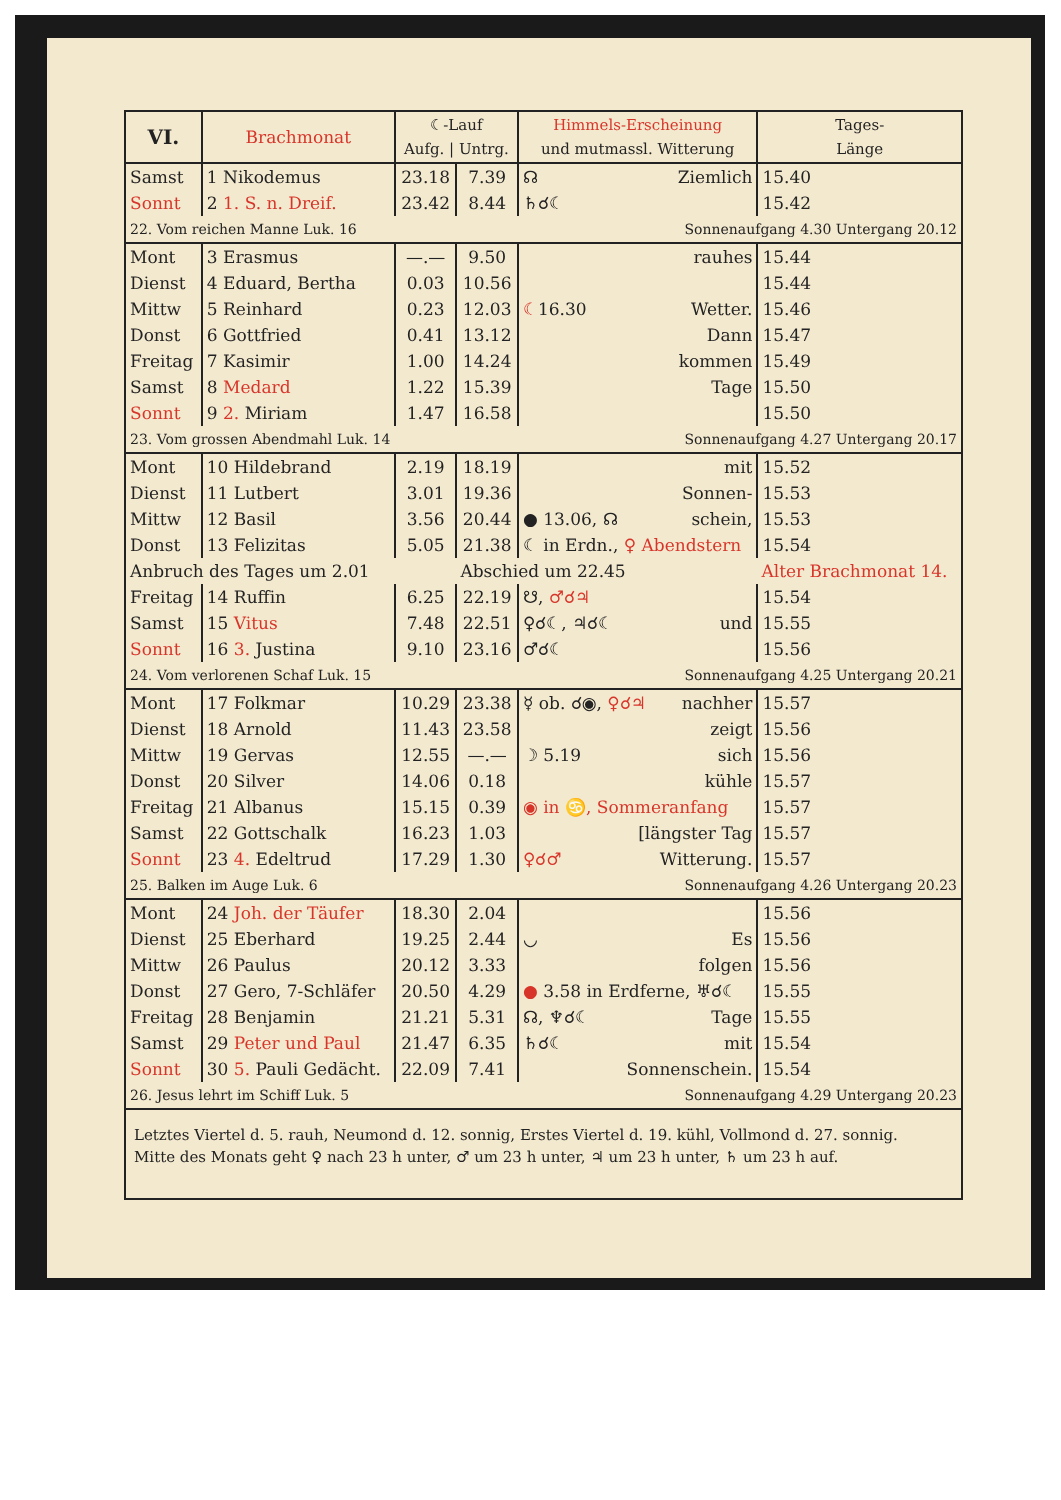| VI. | Brachmonat | ☾-Lauf Aufg. / Untrg. | | Himmels-Erscheinung und mutmassl. Witterung | Tages- Länge |
| --- | --- | --- | --- | --- | --- |
| Samst | 1 Nikodemus | 23.18 | 7.39 | ☊ Ziemlich | 15.40 |
| Sonnt | 2 1. S. n. Dreif. | 23.42 | 8.44 | ♄☌☾ | 15.42 |
| 22. Vom reichen Manne Luk. 16 | | | | Sonnenaufgang 4.30 Untergang 20.12 | |
| Mont | 3 Erasmus | —.— | 9.50 | rauhes | 15.44 |
| Dienst | 4 Eduard, Bertha | 0.03 | 10.56 | | 15.44 |
| Mittw | 5 Reinhard | 0.23 | 12.03 | ☾ 16.30 Wetter. | 15.46 |
| Donst | 6 Gottfried | 0.41 | 13.12 | Dann | 15.47 |
| Freitag | 7 Kasimir | 1.00 | 14.24 | kommen | 15.49 |
| Samst | 8 Medard | 1.22 | 15.39 | Tage | 15.50 |
| Sonnt | 9 2. Miriam | 1.47 | 16.58 | | 15.50 |
| 23. Vom grossen Abendmahl Luk. 14 | | | | Sonnenaufgang 4.27 Untergang 20.17 | |
| Mont | 10 Hildebrand | 2.19 | 18.19 | mit | 15.52 |
| Dienst | 11 Lutbert | 3.01 | 19.36 | Sonnen- | 15.53 |
| Mittw | 12 Basil | 3.56 | 20.44 | ● 13.06, ☊ schein, | 15.53 |
| Donst | 13 Felizitas | 5.05 | 21.38 | ☾ in Erdn., ♀ Abendstern | 15.54 |
| Anbruch des Tages um 2.01 | | | Abschied um 22.45 | | Alter Brachmonat 14. |
| Freitag | 14 Ruffin | 6.25 | 22.19 | ☋, ♂☌♃ | 15.54 |
| Samst | 15 Vitus | 7.48 | 22.51 | ♀☌☾, ♃☌☾ und | 15.55 |
| Sonnt | 16 3. Justina | 9.10 | 23.16 | ♂☌☾ | 15.56 |
| 24. Vom verlorenen Schaf Luk. 15 | | | | Sonnenaufgang 4.25 Untergang 20.21 | |
| Mont | 17 Folkmar | 10.29 | 23.38 | ☿ ob. ☌◉, ♀☌♃ nachher | 15.57 |
| Dienst | 18 Arnold | 11.43 | 23.58 | zeigt | 15.56 |
| Mittw | 19 Gervas | 12.55 | —.— | ☽ 5.19 sich | 15.56 |
| Donst | 20 Silver | 14.06 | 0.18 | kühle | 15.57 |
| Freitag | 21 Albanus | 15.15 | 0.39 | ◉ in ♋, Sommeranfang | 15.57 |
| Samst | 22 Gottschalk | 16.23 | 1.03 | [längster Tag | 15.57 |
| Sonnt | 23 4. Edeltrud | 17.29 | 1.30 | ♀☌♂ Witterung. | 15.57 |
| 25. Balken im Auge Luk. 6 | | | | Sonnenaufgang 4.26 Untergang 20.23 | |
| Mont | 24 Joh. der Täufer | 18.30 | 2.04 | | 15.56 |
| Dienst | 25 Eberhard | 19.25 | 2.44 | ◡ Es | 15.56 |
| Mittw | 26 Paulus | 20.12 | 3.33 | folgen | 15.56 |
| Donst | 27 Gero, 7-Schläfer | 20.50 | 4.29 | ● 3.58 in Erdferne, ♅☌☾ | 15.55 |
| Freitag | 28 Benjamin | 21.21 | 5.31 | ☊, ♆☌☾ Tage | 15.55 |
| Samst | 29 Peter und Paul | 21.47 | 6.35 | ♄☌☾ mit | 15.54 |
| Sonnt | 30 5. Pauli Gedächt. | 22.09 | 7.41 | Sonnenschein. | 15.54 |
| 26. Jesus lehrt im Schiff Luk. 5 | | | | Sonnenaufgang 4.29 Untergang 20.23 | |
Letztes Viertel d. 5. rauh, Neumond d. 12. sonnig, Erstes Viertel d. 19. kühl, Vollmond d. 27. sonnig.
Mitte des Monats geht ♀ nach 23 h unter, ♂ um 23 h unter, ♃ um 23 h unter, ♄ um 23 h auf.